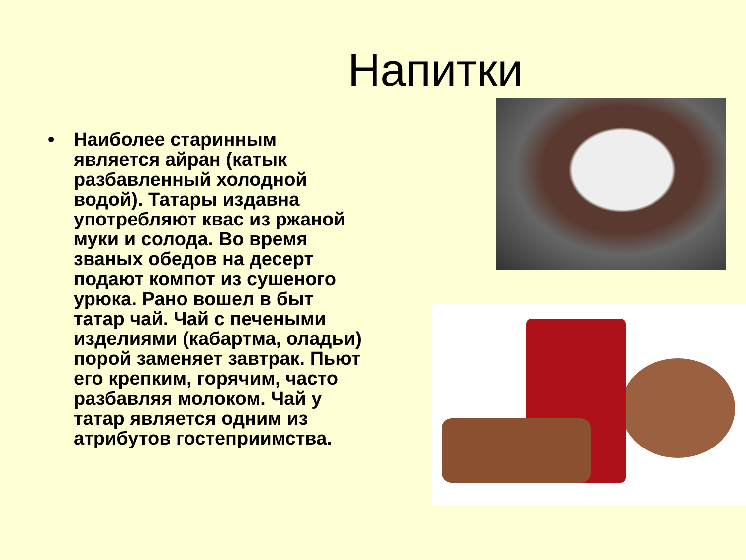Напитки
• Наиболее старинным является айран (катык разбавленный холодной водой). Татары издавна употребляют квас из ржаной муки и солода. Во время званых обедов на десерт подают компот из сушеного урюка. Рано вошел в быт татар чай. Чай с печеными изделиями (кабартма, оладьи) порой заменяет завтрак. Пьют его крепким, горячим, часто разбавляя молоком. Чай у татар является одним из атрибутов гостеприимства.